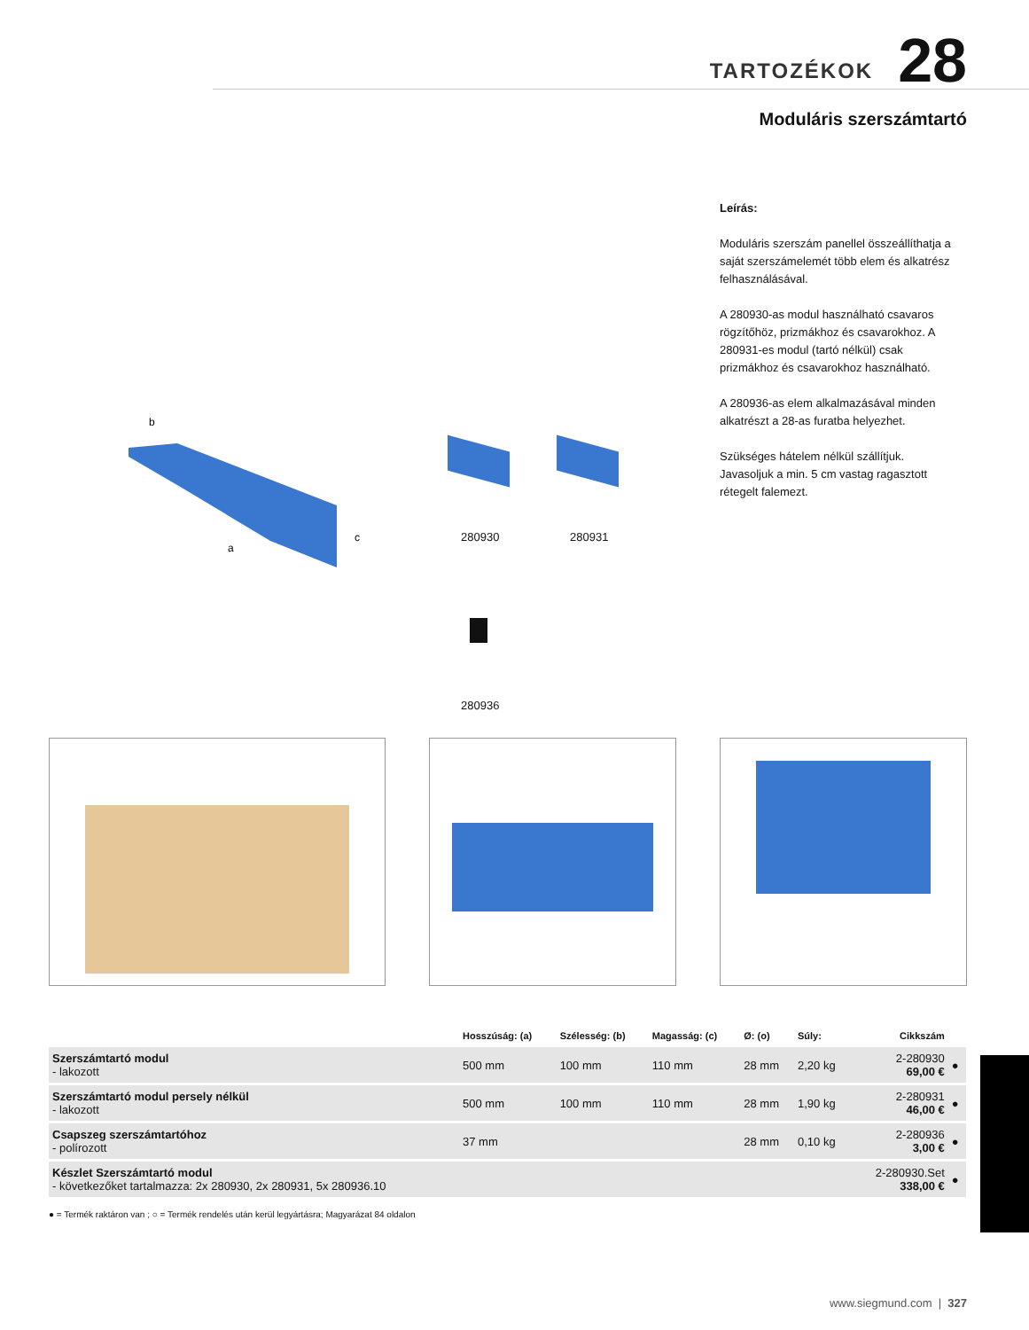TARTOZÉKOK 28
Moduláris szerszámtartó
Leírás:
Moduláris szerszám panellel összeállíthatja a saját szerszámelemét több elem és alkatrész felhasználásával.
A 280930-as modul használható csavaros rögzítőhöz, prizmákhoz és csavarokhoz. A 280931-es modul (tartó nélkül) csak prizmákhoz és csavarokhoz használható.
A 280936-as elem alkalmazásával minden alkatrészt a 28-as furatba helyezhet.
Szükséges hátelem nélkül szállítjuk. Javasoljuk a min. 5 cm vastag ragasztott rétegelt falemezt.
b
a
c
280930 280931
280936
| | Hosszúság: (a) | Szélesség: (b) | Magasság: (c) | Ø: (o) | Súly: | Cikkszám | |
| --- | --- | --- | --- | --- | --- | --- | --- |
| Szerszámtartó modul - lakozott | 500 mm | 100 mm | 110 mm | 28 mm | 2,20 kg | 2-280930 69,00 € | ● |
| Szerszámtartó modul persely nélkül - lakozott | 500 mm | 100 mm | 110 mm | 28 mm | 1,90 kg | 2-280931 46,00 € | ● |
| Csapszeg szerszámtartóhoz - polírozott | 37 mm | | | 28 mm | 0,10 kg | 2-280936 3,00 € | ● |
| Készlet Szerszámtartó modul - következőket tartalmazza: 2x 280930, 2x 280931, 5x 280936.10 | | | | | | 2-280930.Set 338,00 € | ● |
● = Termék raktáron van ; ○ = Termék rendelés után kerül legyártásra; Magyarázat 84 oldalon
www.siegmund.com | 327